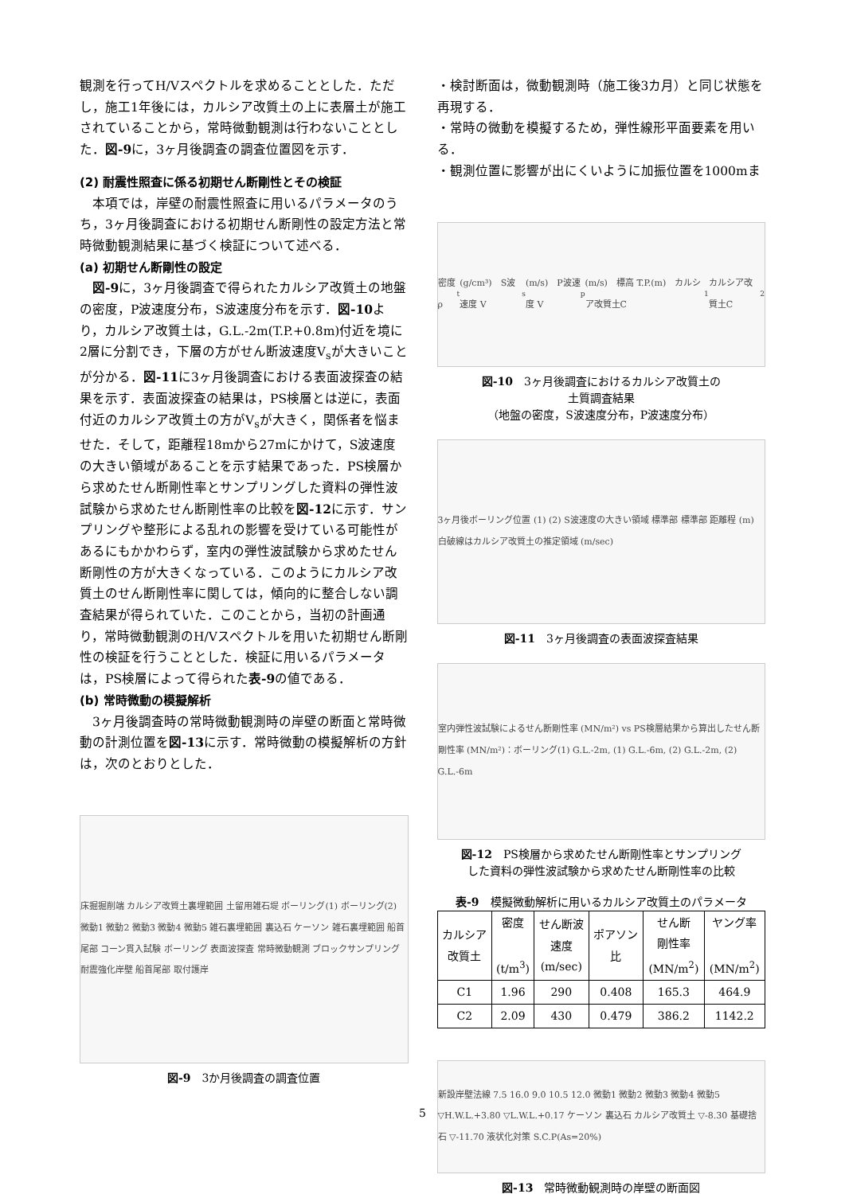観測を行ってH/Vスペクトルを求めることとした．ただし，施工1年後には，カルシア改質土の上に表層土が施工されていることから，常時微動観測は行わないこととした．図-9に，3ヶ月後調査の調査位置図を示す．
(2) 耐震性照査に係る初期せん断剛性とその検証
　本項では，岸壁の耐震性照査に用いるパラメータのうち，3ヶ月後調査における初期せん断剛性の設定方法と常時微動観測結果に基づく検証について述べる．
(a) 初期せん断剛性の設定
　図-9に，3ヶ月後調査で得られたカルシア改質土の地盤の密度，P波速度分布，S波速度分布を示す．図-10より，カルシア改質土は，G.L.-2m(T.P.+0.8m)付近を境に2層に分割でき，下層の方がせん断波速度V<sub>s</sub>が大きいことが分かる．図-11に3ヶ月後調査における表面波探査の結果を示す．表面波探査の結果は，PS検層とは逆に，表面付近のカルシア改質土の方がV<sub>s</sub>が大きく，関係者を悩ませた．そして，距離程18mから27mにかけて，S波速度の大きい領域があることを示す結果であった．PS検層から求めたせん断剛性率とサンプリングした資料の弾性波試験から求めたせん断剛性率の比較を図-12に示す．サンプリングや整形による乱れの影響を受けている可能性があるにもかかわらず，室内の弾性波試験から求めたせん断剛性の方が大きくなっている．このようにカルシア改質土のせん断剛性率に関しては，傾向的に整合しない調査結果が得られていた．このことから，当初の計画通り，常時微動観測のH/Vスペクトルを用いた初期せん断剛性の検証を行うこととした．検証に用いるパラメータは，PS検層によって得られた表-9の値である．
(b) 常時微動の模擬解析
　3ヶ月後調査時の常時微動観測時の岸壁の断面と常時微動の計測位置を図-13に示す．常時微動の模擬解析の方針は，次のとおりとした．
床掘掘削端 カルシア改質土裏埋範囲 土留用雑石堤 ボーリング(1) ボーリング(2) 微動1 微動2 微動3 微動4 微動5 雑石裏埋範囲 裏込石 ケーソン 雑石裏埋範囲 船首尾部 コーン貫入試験 ボーリング 表面波探査 常時微動観測 ブロックサンプリング 耐震強化岸壁 船首尾部 取付護岸
図-9　3か月後調査の調査位置
・検討断面は，微動観測時（施工後3カ月）と同じ状態を再現する．
・常時の微動を模擬するため，弾性線形平面要素を用いる．
・観測位置に影響が出にくいように加振位置を1000mま
密度 ρ<sub>t</sub>(g/cm³)　S波速度 V<sub>s</sub>(m/s)　P波速度 V<sub>p</sub>(m/s)　標高 T.P.(m)　カルシア改質土C<sub>1</sub> カルシア改質土C<sub>2</sub>
図-10　3ヶ月後調査におけるカルシア改質土の
土質調査結果
（地盤の密度，S波速度分布，P波速度分布）
3ヶ月後ボーリング位置 (1) (2) S波速度の大きい領域 標準部 標準部 距離程 (m) 白破線はカルシア改質土の推定領域 (m/sec)
図-11　3ヶ月後調査の表面波探査結果
室内弾性波試験によるせん断剛性率 (MN/m²) vs PS検層結果から算出したせん断剛性率 (MN/m²)：ボーリング(1) G.L.-2m, (1) G.L.-6m, (2) G.L.-2m, (2) G.L.-6m
図-12　PS検層から求めたせん断剛性率とサンプリング
した資料の弾性波試験から求めたせん断剛性率の比較
表-9　模擬微動解析に用いるカルシア改質土のパラメータ
| カルシア 改質土 | 密度 (t/m<sup>3</sup>) | せん断波 速度 (m/sec) | ポアソン 比 | せん断 剛性率 (MN/m<sup>2</sup>) | ヤング率 (MN/m<sup>2</sup>) |
| --- | --- | --- | --- | --- | --- |
| C1 | 1.96 | 290 | 0.408 | 165.3 | 464.9 |
| C2 | 2.09 | 430 | 0.479 | 386.2 | 1142.2 |
新設岸壁法線 7.5 16.0 9.0 10.5 12.0 微動1 微動2 微動3 微動4 微動5 ▽H.W.L.+3.80 ▽L.W.L.+0.17 ケーソン 裏込石 カルシア改質土 ▽-8.30 基礎捨石 ▽-11.70 液状化対策 S.C.P(As=20%)
図-13　常時微動観測時の岸壁の断面図
5